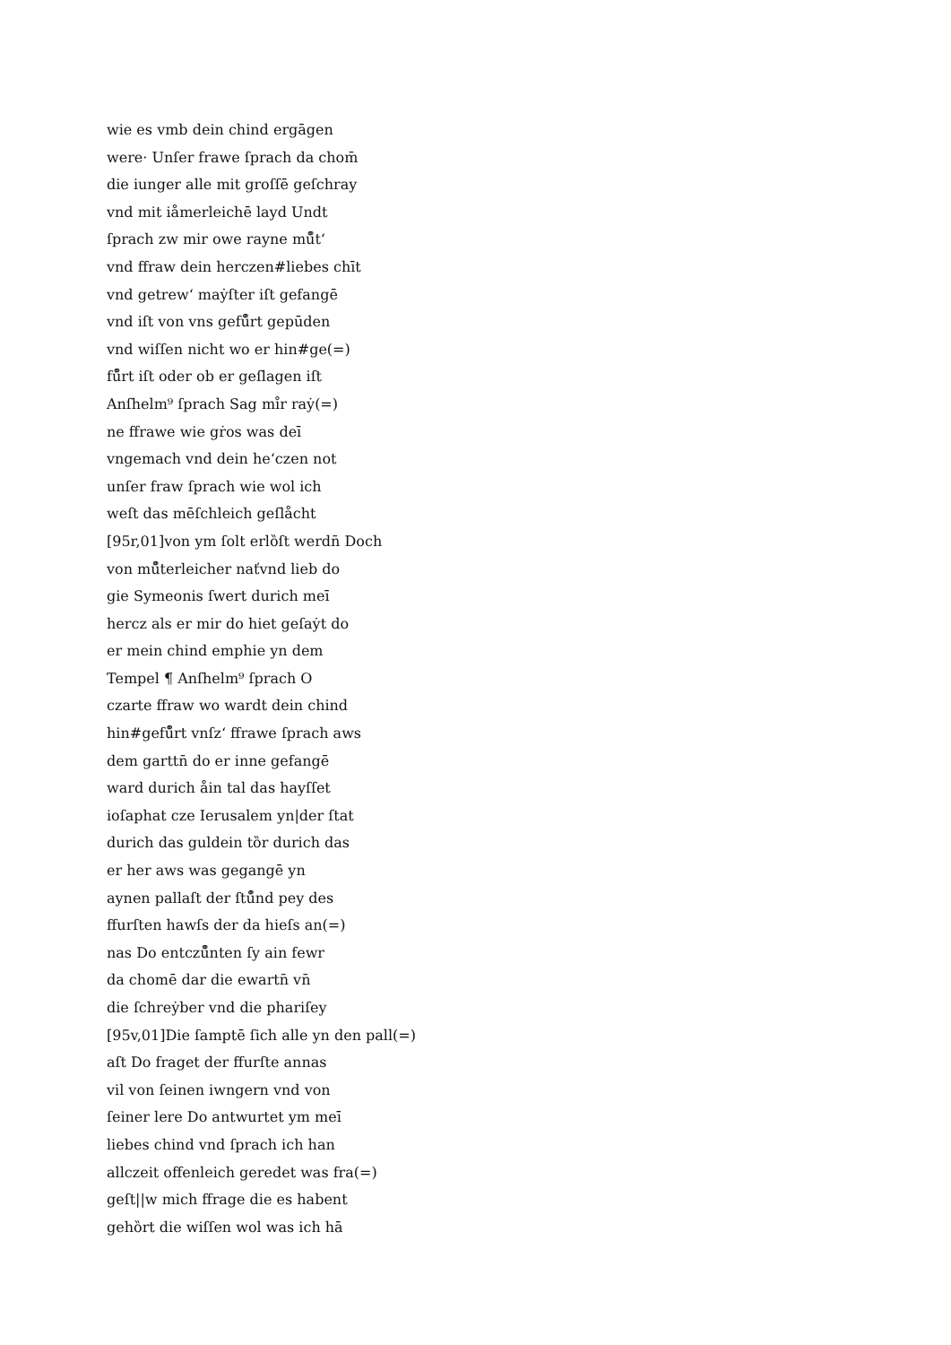wie es vmb dein chind ergāgen
were· Unſer frawe ſprach da chom̄
die iunger alle mit groſſē geſchray
vnd mit iåmerleichē layd Undt
ſprach zw mir owe rayne mů̊tʻ
vnd ffraw dein herczen#liebes chīt
vnd getrewʻ maẏſter iſt gefangē
vnd iſt von vns gefů̊rt gepūden
vnd wiſſen nicht wo er hin#ge(=)
fů̊rt iſt oder ob er geſlagen iſt
Anſhelm⁹ ſprach Sag mi̊r raẏ(=)
ne ffrawe wie gṙos was deī
vngemach vnd dein heʻczen not
unſer fraw ſprach wie wol ich
weſt das mēſchleich geſlåcht
[95r,01]von ym ſolt erlȍſt werdn̄ Doch
von mů̊terleicher naťvnd lieb do
gie Symeonis ſwert durich meī
hercz als er mir do hiet geſaẏt do
er mein chind emphie yn dem
Tempel ¶ Anſhelm⁹ ſprach O
czarte ffraw wo wardt dein chind
hin#gefů̊rt vnſzʻ ffrawe ſprach aws
dem garttn̄ do er inne gefangē
ward durich åin tal das hayſſet
ioſaphat cze Ierusalem yn|der ſtat
durich das guldein tȍr durich das
er her aws was gegangē yn
aynen pallaſt der ſtů̊nd pey des
ffurſten hawſs der da hieſs an(=)
nas Do entczů̊nten ſy ain fewr
da chomē dar die ewartn̄ vn̄
die ſchreẏber vnd die phariſey
[95v,01]Die ſamptē ſich alle yn den pall(=)
aſt Do fraget der ffurſte annas
vil von ſeinen iwngern vnd von
ſeiner lere Do antwurtet ym meī
liebes chind vnd ſprach ich han
allczeit offenleich geredet was fra(=)
geſt||w mich ffrage die es habent
gehȍrt die wiſſen wol was ich hā